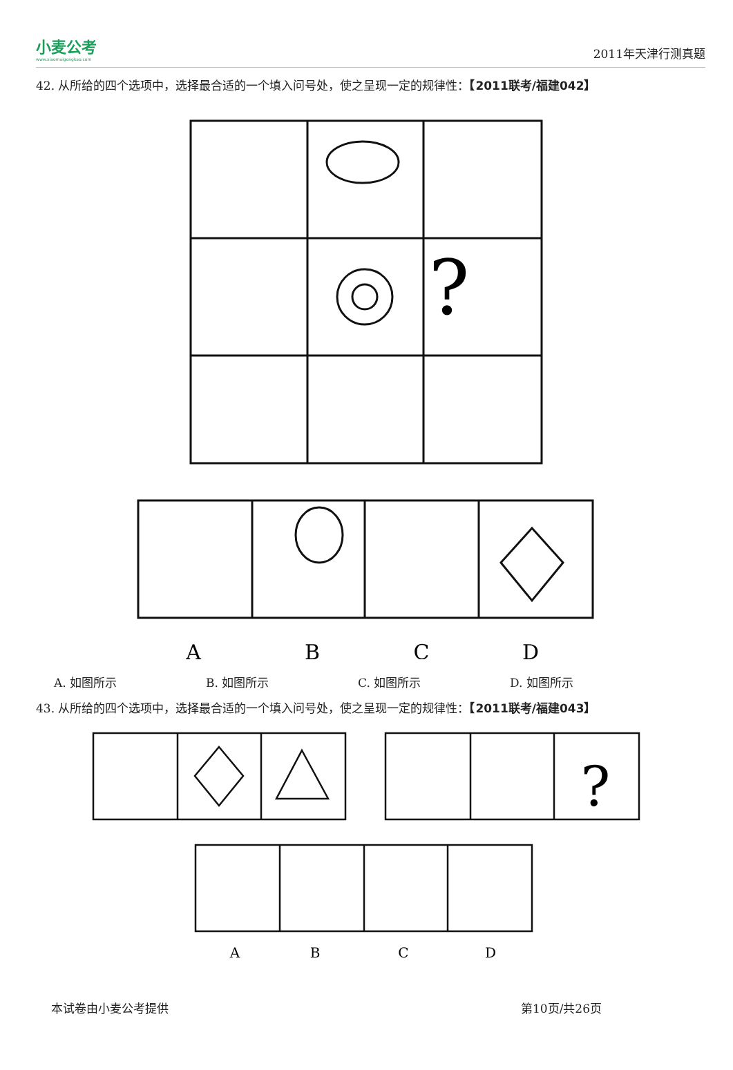小麦公考
www.xiaomaigongkao.com
2011年天津行测真题
42. 从所给的四个选项中，选择最合适的一个填入问号处，使之呈现一定的规律性：【2011联考/福建042】
?
A
B
C
D
A. 如图所示 B. 如图所示 C. 如图所示 D. 如图所示
43. 从所给的四个选项中，选择最合适的一个填入问号处，使之呈现一定的规律性：【2011联考/福建043】
?
A
B
C
D
本试卷由小麦公考提供 第10页/共26页